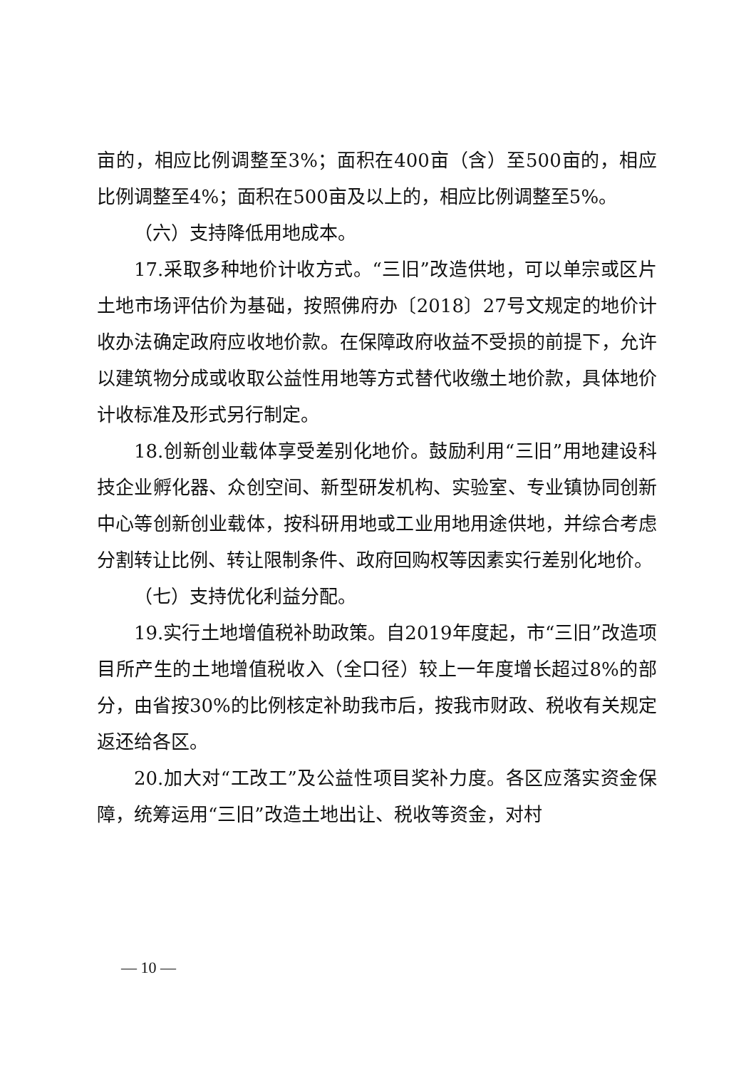亩的，相应比例调整至3%；面积在400亩（含）至500亩的，相应比例调整至4%；面积在500亩及以上的，相应比例调整至5%。
（六）支持降低用地成本。
17.采取多种地价计收方式。“三旧”改造供地，可以单宗或区片土地市场评估价为基础，按照佛府办〔2018〕27号文规定的地价计收办法确定政府应收地价款。在保障政府收益不受损的前提下，允许以建筑物分成或收取公益性用地等方式替代收缴土地价款，具体地价计收标准及形式另行制定。
18.创新创业载体享受差别化地价。鼓励利用“三旧”用地建设科技企业孵化器、众创空间、新型研发机构、实验室、专业镇协同创新中心等创新创业载体，按科研用地或工业用地用途供地，并综合考虑分割转让比例、转让限制条件、政府回购权等因素实行差别化地价。
（七）支持优化利益分配。
19.实行土地增值税补助政策。自2019年度起，市“三旧”改造项目所产生的土地增值税收入（全口径）较上一年度增长超过8%的部分，由省按30%的比例核定补助我市后，按我市财政、税收有关规定返还给各区。
20.加大对“工改工”及公益性项目奖补力度。各区应落实资金保障，统筹运用“三旧”改造土地出让、税收等资金，对村
— 10 —